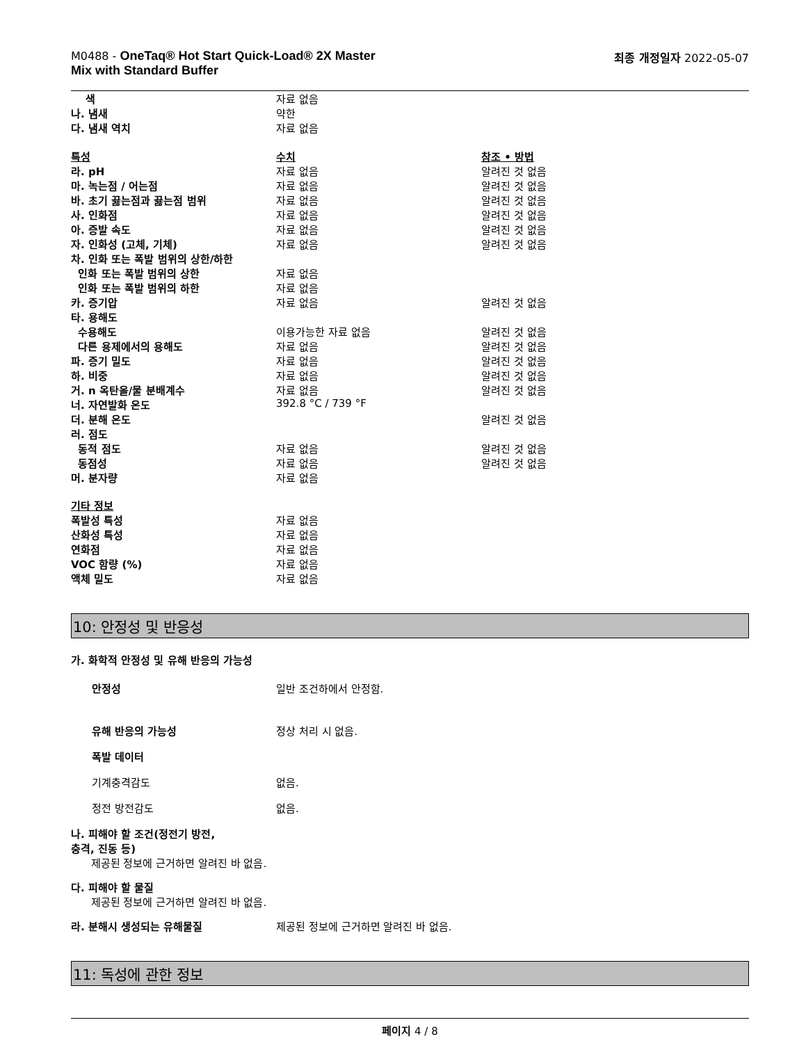M0488 - OneTaq® Hot Start Quick-Load® 2X Master
Mix with Standard Buffer
최종 개정일자 2022-05-07
| 색 | 자료 없음 | |
| 나. 냄새 | 약한 | |
| 다. 냄새 역치 | 자료 없음 | |
| 특성 | 수치 | 참조 • 방법 |
| 라. pH | 자료 없음 | 알려진 것 없음 |
| 마. 녹는점 / 어는점 | 자료 없음 | 알려진 것 없음 |
| 바. 초기 끓는점과 끓는점 범위 | 자료 없음 | 알려진 것 없음 |
| 사. 인화점 | 자료 없음 | 알려진 것 없음 |
| 아. 증발 속도 | 자료 없음 | 알려진 것 없음 |
| 자. 인화성 (고체, 기체) | 자료 없음 | 알려진 것 없음 |
| 차. 인화 또는 폭발 범위의 상한/하한 | | |
| 인화 또는 폭발 범위의 상한 | 자료 없음 | |
| 인화 또는 폭발 범위의 하한 | 자료 없음 | |
| 카. 증기압 | 자료 없음 | 알려진 것 없음 |
| 타. 용해도 | | |
| 수용해도 | 이용가능한 자료 없음 | 알려진 것 없음 |
| 다른 용제에서의 용해도 | 자료 없음 | 알려진 것 없음 |
| 파. 증기 밀도 | 자료 없음 | 알려진 것 없음 |
| 하. 비중 | 자료 없음 | 알려진 것 없음 |
| 거. n 옥탄올/물 분배계수 | 자료 없음 | 알려진 것 없음 |
| 너. 자연발화 온도 | 392.8 °C / 739 °F | |
| 더. 분해 온도 | | 알려진 것 없음 |
| 러. 점도 | | |
| 동적 점도 | 자료 없음 | 알려진 것 없음 |
| 동점성 | 자료 없음 | 알려진 것 없음 |
| 머. 분자량 | 자료 없음 | |
| 기타 정보 | | |
| 폭발성 특성 | 자료 없음 | |
| 산화성 특성 | 자료 없음 | |
| 연화점 | 자료 없음 | |
| VOC 함량 (%) | 자료 없음 | |
| 액체 밀도 | 자료 없음 | |
10: 안정성 및 반응성
가. 화학적 안정성 및 유해 반응의 가능성
안정성 일반 조건하에서 안정함.
유해 반응의 가능성 정상 처리 시 없음.
폭발 데이터
기계충격감도 없음.
정전 방전감도 없음.
나. 피해야 할 조건(정전기 방전,
충격, 진동 등)
제공된 정보에 근거하면 알려진 바 없음.
다. 피해야 할 물질
제공된 정보에 근거하면 알려진 바 없음.
라. 분해시 생성되는 유해물질 제공된 정보에 근거하면 알려진 바 없음.
11: 독성에 관한 정보
페이지 4 / 8